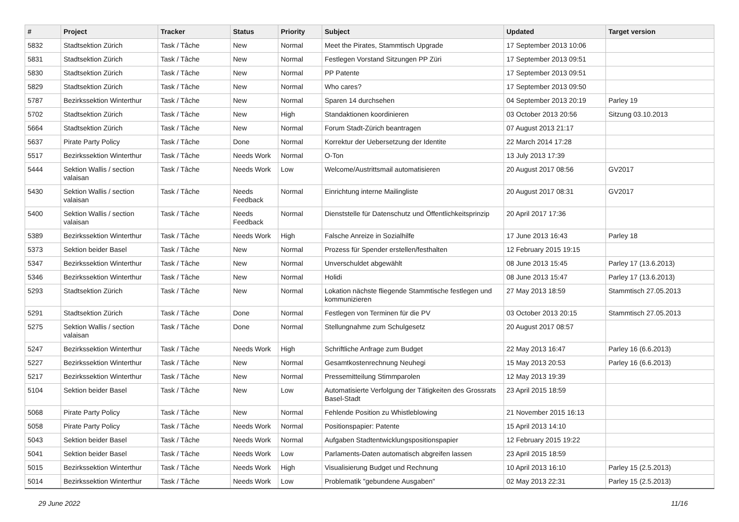| # | Project | Tracker | Status | Priority | Subject | Updated | Target version |
| --- | --- | --- | --- | --- | --- | --- | --- |
| 5832 | Stadtsektion Zürich | Task / Tâche | New | Normal | Meet the Pirates, Stammtisch Upgrade | 17 September 2013 10:06 | |
| 5831 | Stadtsektion Zürich | Task / Tâche | New | Normal | Festlegen Vorstand Sitzungen PP Züri | 17 September 2013 09:51 | |
| 5830 | Stadtsektion Zürich | Task / Tâche | New | Normal | PP Patente | 17 September 2013 09:51 | |
| 5829 | Stadtsektion Zürich | Task / Tâche | New | Normal | Who cares? | 17 September 2013 09:50 | |
| 5787 | Bezirkssektion Winterthur | Task / Tâche | New | Normal | Sparen 14 durchsehen | 04 September 2013 20:19 | Parley 19 |
| 5702 | Stadtsektion Zürich | Task / Tâche | New | High | Standaktionen koordinieren | 03 October 2013 20:56 | Sitzung 03.10.2013 |
| 5664 | Stadtsektion Zürich | Task / Tâche | New | Normal | Forum Stadt-Zürich beantragen | 07 August 2013 21:17 | |
| 5637 | Pirate Party Policy | Task / Tâche | Done | Normal | Korrektur der Uebersetzung der Identite | 22 March 2014 17:28 | |
| 5517 | Bezirkssektion Winterthur | Task / Tâche | Needs Work | Normal | O-Ton | 13 July 2013 17:39 | |
| 5444 | Sektion Wallis / section valaisan | Task / Tâche | Needs Work | Low | Welcome/Austrittsmail automatisieren | 20 August 2017 08:56 | GV2017 |
| 5430 | Sektion Wallis / section valaisan | Task / Tâche | Needs Feedback | Normal | Einrichtung interne Mailingliste | 20 August 2017 08:31 | GV2017 |
| 5400 | Sektion Wallis / section valaisan | Task / Tâche | Needs Feedback | Normal | Dienststelle für Datenschutz und Öffentlichkeitsprinzip | 20 April 2017 17:36 | |
| 5389 | Bezirkssektion Winterthur | Task / Tâche | Needs Work | High | Falsche Anreize in Sozialhilfe | 17 June 2013 16:43 | Parley 18 |
| 5373 | Sektion beider Basel | Task / Tâche | New | Normal | Prozess für Spender erstellen/festhalten | 12 February 2015 19:15 | |
| 5347 | Bezirkssektion Winterthur | Task / Tâche | New | Normal | Unverschuldet abgewählt | 08 June 2013 15:45 | Parley 17 (13.6.2013) |
| 5346 | Bezirkssektion Winterthur | Task / Tâche | New | Normal | Holidi | 08 June 2013 15:47 | Parley 17 (13.6.2013) |
| 5293 | Stadtsektion Zürich | Task / Tâche | New | Normal | Lokation nächste fliegende Stammtische festlegen und kommunizieren | 27 May 2013 18:59 | Stammtisch 27.05.2013 |
| 5291 | Stadtsektion Zürich | Task / Tâche | Done | Normal | Festlegen von Terminen für die PV | 03 October 2013 20:15 | Stammtisch 27.05.2013 |
| 5275 | Sektion Wallis / section valaisan | Task / Tâche | Done | Normal | Stellungnahme zum Schulgesetz | 20 August 2017 08:57 | |
| 5247 | Bezirkssektion Winterthur | Task / Tâche | Needs Work | High | Schriftliche Anfrage zum Budget | 22 May 2013 16:47 | Parley 16 (6.6.2013) |
| 5227 | Bezirkssektion Winterthur | Task / Tâche | New | Normal | Gesamtkostenrechnung Neuhegi | 15 May 2013 20:53 | Parley 16 (6.6.2013) |
| 5217 | Bezirkssektion Winterthur | Task / Tâche | New | Normal | Pressemitteilung Stimmparolen | 12 May 2013 19:39 | |
| 5104 | Sektion beider Basel | Task / Tâche | New | Low | Automatisierte Verfolgung der Tätigkeiten des Grossrats Basel-Stadt | 23 April 2015 18:59 | |
| 5068 | Pirate Party Policy | Task / Tâche | New | Normal | Fehlende Position zu Whistleblowing | 21 November 2015 16:13 | |
| 5058 | Pirate Party Policy | Task / Tâche | Needs Work | Normal | Positionspapier: Patente | 15 April 2013 14:10 | |
| 5043 | Sektion beider Basel | Task / Tâche | Needs Work | Normal | Aufgaben Stadtentwicklungspositionspapier | 12 February 2015 19:22 | |
| 5041 | Sektion beider Basel | Task / Tâche | Needs Work | Low | Parlaments-Daten automatisch abgreifen lassen | 23 April 2015 18:59 | |
| 5015 | Bezirkssektion Winterthur | Task / Tâche | Needs Work | High | Visualisierung Budget und Rechnung | 10 April 2013 16:10 | Parley 15 (2.5.2013) |
| 5014 | Bezirkssektion Winterthur | Task / Tâche | Needs Work | Low | Problematik "gebundene Ausgaben" | 02 May 2013 22:31 | Parley 15 (2.5.2013) |
29 June 2022 11/16